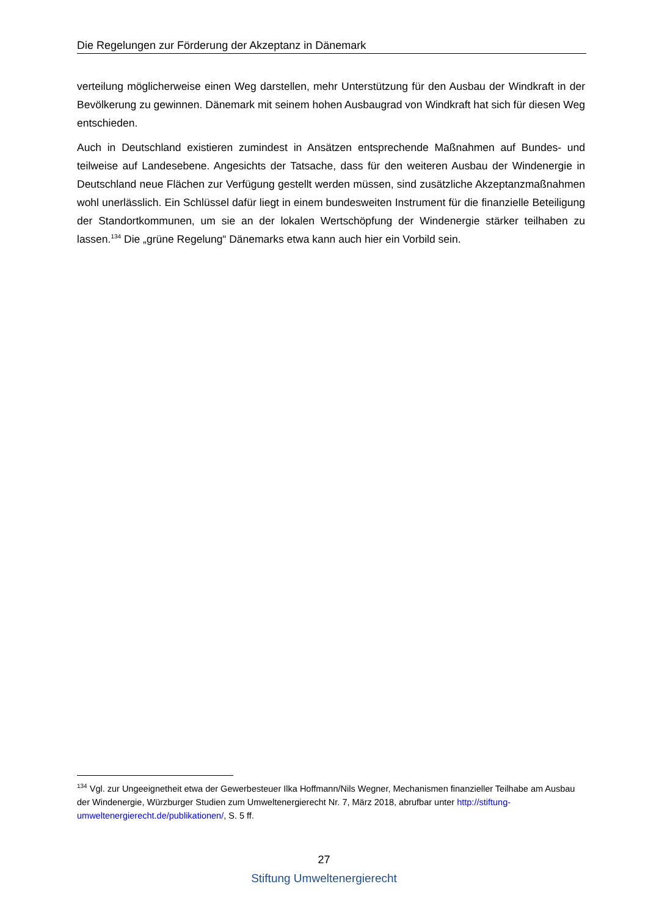Die Regelungen zur Förderung der Akzeptanz in Dänemark
verteilung möglicherweise einen Weg darstellen, mehr Unterstützung für den Ausbau der Windkraft in der Bevölkerung zu gewinnen. Dänemark mit seinem hohen Ausbaugrad von Windkraft hat sich für diesen Weg entschieden.
Auch in Deutschland existieren zumindest in Ansätzen entsprechende Maßnahmen auf Bundes- und teilweise auf Landesebene. Angesichts der Tatsache, dass für den weiteren Ausbau der Windenergie in Deutschland neue Flächen zur Verfügung gestellt werden müssen, sind zusätzliche Akzeptanzmaßnahmen wohl unerlässlich. Ein Schlüssel dafür liegt in einem bundesweiten Instrument für die finanzielle Beteiligung der Standortkommunen, um sie an der lokalen Wertschöpfung der Windenergie stärker teilhaben zu lassen.<sup>134</sup> Die „grüne Regelung“ Dänemarks etwa kann auch hier ein Vorbild sein.
<sup>134</sup> Vgl. zur Ungeeignetheit etwa der Gewerbesteuer Ilka Hoffmann/Nils Wegner, Mechanismen finanzieller Teilhabe am Ausbau der Windenergie, Würzburger Studien zum Umweltenergierecht Nr. 7, März 2018, abrufbar unter http://stiftung-umweltenergierecht.de/publikationen/, S. 5 ff.
27
Stiftung Umweltenergierecht